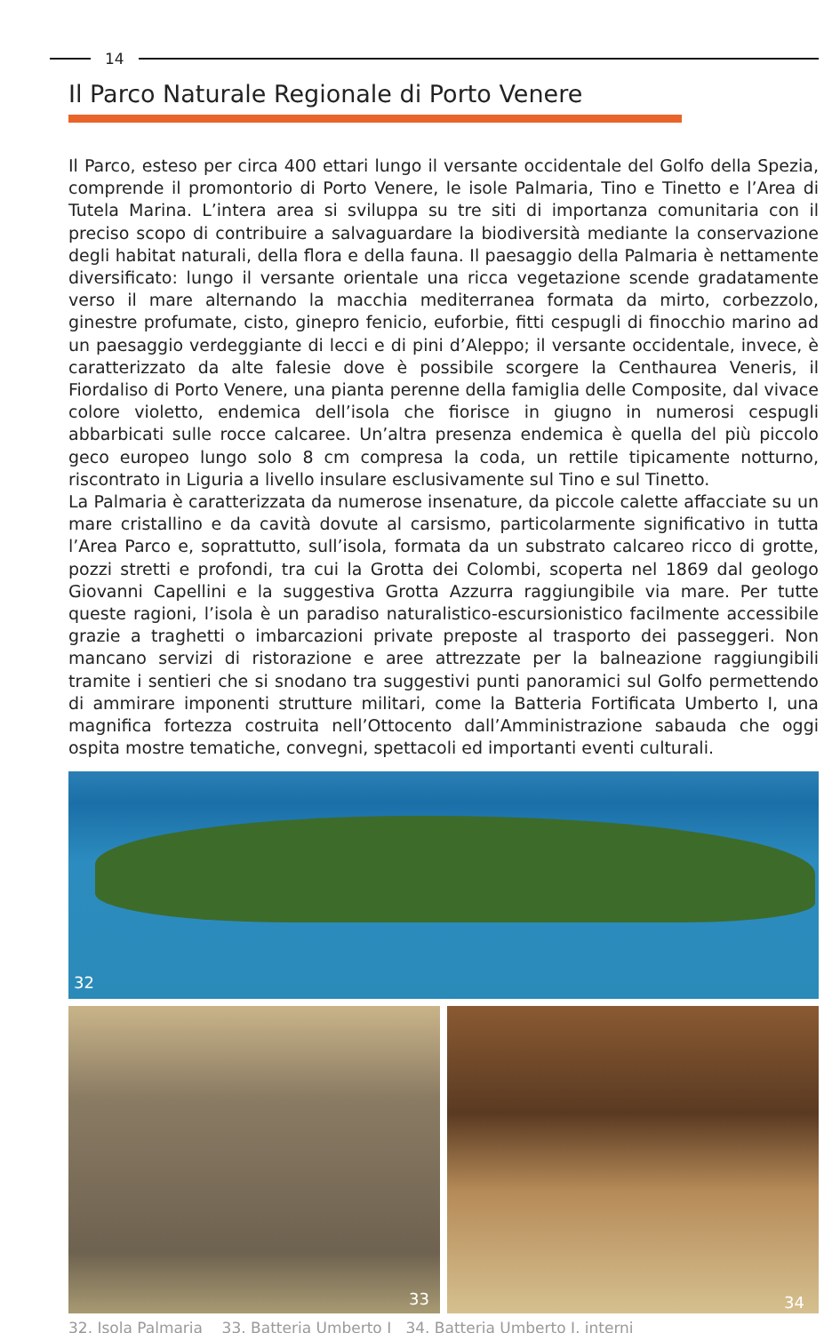14
Il Parco Naturale Regionale di Porto Venere
Il Parco, esteso per circa 400 ettari lungo il versante occidentale del Golfo della Spezia, comprende il promontorio di Porto Venere, le isole Palmaria, Tino e Tinetto e l’Area di Tutela Marina. L’intera area si sviluppa su tre siti di importanza comunitaria con il preciso scopo di contribuire a salvaguardare la biodiversità mediante la conservazione degli habitat naturali, della flora e della fauna. Il paesaggio della Palmaria è nettamente diversificato: lungo il versante orientale una ricca vegetazione scende gradatamente verso il mare alternando la macchia mediterranea formata da mirto, corbezzolo, ginestre profumate, cisto, ginepro fenicio, euforbie, fitti cespugli di finocchio marino ad un paesaggio verdeggiante di lecci e di pini d’Aleppo; il versante occidentale, invece, è caratterizzato da alte falesie dove è possibile scorgere la Centhaurea Veneris, il Fiordaliso di Porto Venere, una pianta perenne della famiglia delle Composite, dal vivace colore violetto, endemica dell’isola che fiorisce in giugno in numerosi cespugli abbarbicati sulle rocce calcaree. Un’altra presenza endemica è quella del più piccolo geco europeo lungo solo 8 cm compresa la coda, un rettile tipicamente notturno, riscontrato in Liguria a livello insulare esclusivamente sul Tino e sul Tinetto.
La Palmaria è caratterizzata da numerose insenature, da piccole calette affacciate su un mare cristallino e da cavità dovute al carsismo, particolarmente significativo in tutta l’Area Parco e, soprattutto, sull’isola, formata da un substrato calcareo ricco di grotte, pozzi stretti e profondi, tra cui la Grotta dei Colombi, scoperta nel 1869 dal geologo Giovanni Capellini e la suggestiva Grotta Azzurra raggiungibile via mare. Per tutte queste ragioni, l’isola è un paradiso naturalistico-escursionistico facilmente accessibile grazie a traghetti o imbarcazioni private preposte al trasporto dei passeggeri. Non mancano servizi di ristorazione e aree attrezzate per la balneazione raggiungibili tramite i sentieri che si snodano tra suggestivi punti panoramici sul Golfo permettendo di ammirare imponenti strutture militari, come la Batteria Fortificata Umberto I, una magnifica fortezza costruita nell’Ottocento dall’Amministrazione sabauda che oggi ospita mostre tematiche, convegni, spettacoli ed importanti eventi culturali.
32
33
34
32. Isola Palmaria 33. Batteria Umberto I 34. Batteria Umberto I, interni